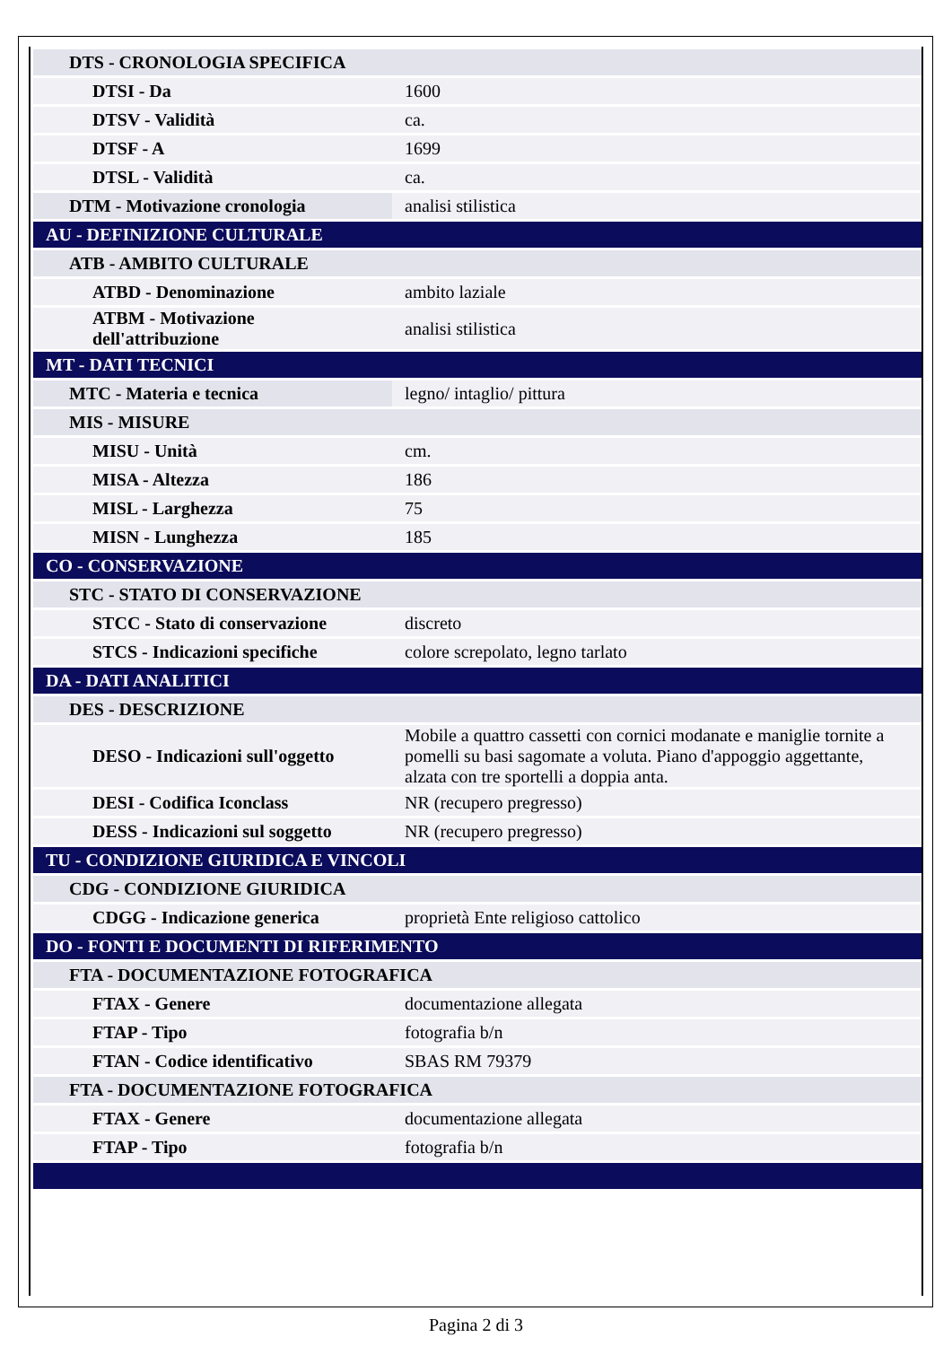| DTS - CRONOLOGIA SPECIFICA | |
| DTSI - Da | 1600 |
| DTSV - Validità | ca. |
| DTSF - A | 1699 |
| DTSL - Validità | ca. |
| DTM - Motivazione cronologia | analisi stilistica |
| AU - DEFINIZIONE CULTURALE | |
| ATB - AMBITO CULTURALE | |
| ATBD - Denominazione | ambito laziale |
| ATBM - Motivazione dell'attribuzione | analisi stilistica |
| MT - DATI TECNICI | |
| MTC - Materia e tecnica | legno/ intaglio/ pittura |
| MIS - MISURE | |
| MISU - Unità | cm. |
| MISA - Altezza | 186 |
| MISL - Larghezza | 75 |
| MISN - Lunghezza | 185 |
| CO - CONSERVAZIONE | |
| STC - STATO DI CONSERVAZIONE | |
| STCC - Stato di conservazione | discreto |
| STCS - Indicazioni specifiche | colore screpolato, legno tarlato |
| DA - DATI ANALITICI | |
| DES - DESCRIZIONE | |
| DESO - Indicazioni sull'oggetto | Mobile a quattro cassetti con cornici modanate e maniglie tornite a pomelli su basi sagomate a voluta. Piano d'appoggio aggettante, alzata con tre sportelli a doppia anta. |
| DESI - Codifica Iconclass | NR (recupero pregresso) |
| DESS - Indicazioni sul soggetto | NR (recupero pregresso) |
| TU - CONDIZIONE GIURIDICA E VINCOLI | |
| CDG - CONDIZIONE GIURIDICA | |
| CDGG - Indicazione generica | proprietà Ente religioso cattolico |
| DO - FONTI E DOCUMENTI DI RIFERIMENTO | |
| FTA - DOCUMENTAZIONE FOTOGRAFICA | |
| FTAX - Genere | documentazione allegata |
| FTAP - Tipo | fotografia b/n |
| FTAN - Codice identificativo | SBAS RM 79379 |
| FTA - DOCUMENTAZIONE FOTOGRAFICA | |
| FTAX - Genere | documentazione allegata |
| FTAP - Tipo | fotografia b/n |
Pagina 2 di 3